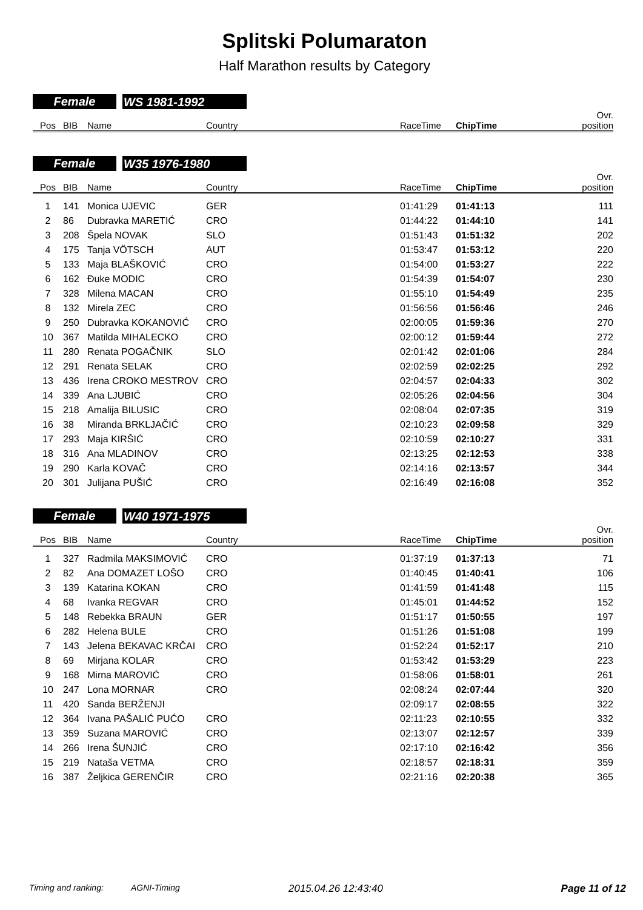Splitski Polumaraton
Half Marathon results by Category
Female WS 1981-1992
| Pos | BIB | Name | Country | RaceTime | ChipTime | Ovr. position |
| --- | --- | --- | --- | --- | --- | --- |
Female W35 1976-1980
| Pos | BIB | Name | Country | RaceTime | ChipTime | Ovr. position |
| --- | --- | --- | --- | --- | --- | --- |
| 1 | 141 | Monica UJEVIC | GER | 01:41:29 | 01:41:13 | 111 |
| 2 | 86 | Dubravka MARETIĆ | CRO | 01:44:22 | 01:44:10 | 141 |
| 3 | 208 | Špela NOVAK | SLO | 01:51:43 | 01:51:32 | 202 |
| 4 | 175 | Tanja VÖTSCH | AUT | 01:53:47 | 01:53:12 | 220 |
| 5 | 133 | Maja BLAŠKOVIĆ | CRO | 01:54:00 | 01:53:27 | 222 |
| 6 | 162 | Đuke MODIC | CRO | 01:54:39 | 01:54:07 | 230 |
| 7 | 328 | Milena MACAN | CRO | 01:55:10 | 01:54:49 | 235 |
| 8 | 132 | Mirela ZEC | CRO | 01:56:56 | 01:56:46 | 246 |
| 9 | 250 | Dubravka KOKANOVIĆ | CRO | 02:00:05 | 01:59:36 | 270 |
| 10 | 367 | Matilda MIHALECKO | CRO | 02:00:12 | 01:59:44 | 272 |
| 11 | 280 | Renata POGAČNIK | SLO | 02:01:42 | 02:01:06 | 284 |
| 12 | 291 | Renata SELAK | CRO | 02:02:59 | 02:02:25 | 292 |
| 13 | 436 | Irena CROKO MESTROV | CRO | 02:04:57 | 02:04:33 | 302 |
| 14 | 339 | Ana LJUBIĆ | CRO | 02:05:26 | 02:04:56 | 304 |
| 15 | 218 | Amalija BILUSIC | CRO | 02:08:04 | 02:07:35 | 319 |
| 16 | 38 | Miranda BRKLJAČIĆ | CRO | 02:10:23 | 02:09:58 | 329 |
| 17 | 293 | Maja KIRŠIĆ | CRO | 02:10:59 | 02:10:27 | 331 |
| 18 | 316 | Ana MLADINOV | CRO | 02:13:25 | 02:12:53 | 338 |
| 19 | 290 | Karla KOVAČ | CRO | 02:14:16 | 02:13:57 | 344 |
| 20 | 301 | Julijana PUŠIĆ | CRO | 02:16:49 | 02:16:08 | 352 |
Female W40 1971-1975
| Pos | BIB | Name | Country | RaceTime | ChipTime | Ovr. position |
| --- | --- | --- | --- | --- | --- | --- |
| 1 | 327 | Radmila MAKSIMOVIĆ | CRO | 01:37:19 | 01:37:13 | 71 |
| 2 | 82 | Ana DOMAZET LOŠO | CRO | 01:40:45 | 01:40:41 | 106 |
| 3 | 139 | Katarina KOKAN | CRO | 01:41:59 | 01:41:48 | 115 |
| 4 | 68 | Ivanka REGVAR | CRO | 01:45:01 | 01:44:52 | 152 |
| 5 | 148 | Rebekka BRAUN | GER | 01:51:17 | 01:50:55 | 197 |
| 6 | 282 | Helena BULE | CRO | 01:51:26 | 01:51:08 | 199 |
| 7 | 143 | Jelena BEKAVAC KRČAI | CRO | 01:52:24 | 01:52:17 | 210 |
| 8 | 69 | Mirjana KOLAR | CRO | 01:53:42 | 01:53:29 | 223 |
| 9 | 168 | Mirna MAROVIĆ | CRO | 01:58:06 | 01:58:01 | 261 |
| 10 | 247 | Lona MORNAR | CRO | 02:08:24 | 02:07:44 | 320 |
| 11 | 420 | Sanda BERŽENJI | | 02:09:17 | 02:08:55 | 322 |
| 12 | 364 | Ivana PAŠALIĆ PUĆO | CRO | 02:11:23 | 02:10:55 | 332 |
| 13 | 359 | Suzana MAROVIĆ | CRO | 02:13:07 | 02:12:57 | 339 |
| 14 | 266 | Irena ŠUNJIĆ | CRO | 02:17:10 | 02:16:42 | 356 |
| 15 | 219 | Nataša VETMA | CRO | 02:18:57 | 02:18:31 | 359 |
| 16 | 387 | Željkica GERENČIR | CRO | 02:21:16 | 02:20:38 | 365 |
Timing and ranking: AGNI-Timing 2015.04.26 12:43:40 Page 11 of 12